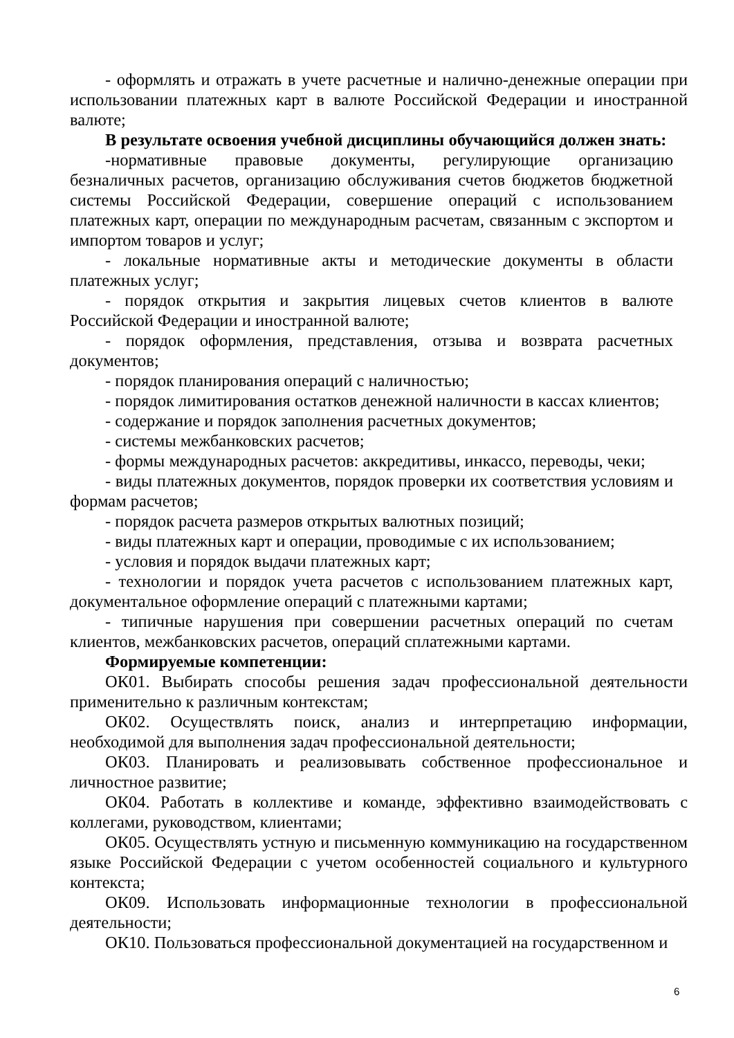- оформлять и отражать в учете расчетные и налично-денежные операции при использовании платежных карт в валюте Российской Федерации и иностранной валюте;
В результате освоения учебной дисциплины обучающийся должен знать:
-нормативные правовые документы, регулирующие организацию безналичных расчетов, организацию обслуживания счетов бюджетов бюджетной системы Российской Федерации, совершение операций с использованием платежных карт, операции по международным расчетам, связанным с экспортом и импортом товаров и услуг;
- локальные нормативные акты и методические документы в области платежных услуг;
- порядок открытия и закрытия лицевых счетов клиентов в валюте Российской Федерации и иностранной валюте;
- порядок оформления, представления, отзыва и возврата расчетных документов;
- порядок планирования операций с наличностью;
- порядок лимитирования остатков денежной наличности в кассах клиентов;
- содержание и порядок заполнения расчетных документов;
- системы межбанковских расчетов;
- формы международных расчетов: аккредитивы, инкассо, переводы, чеки;
- виды платежных документов, порядок проверки их соответствия условиям и формам расчетов;
- порядок расчета размеров открытых валютных позиций;
- виды платежных карт и операции, проводимые с их использованием;
- условия и порядок выдачи платежных карт;
- технологии и порядок учета расчетов с использованием платежных карт, документальное оформление операций с платежными картами;
- типичные нарушения при совершении расчетных операций по счетам клиентов, межбанковских расчетов, операций сплатежными картами.
Формируемые компетенции:
ОК01. Выбирать способы решения задач профессиональной деятельности применительно к различным контекстам;
ОК02. Осуществлять поиск, анализ и интерпретацию информации, необходимой для выполнения задач профессиональной деятельности;
ОК03. Планировать и реализовывать собственное профессиональное и личностное развитие;
ОК04. Работать в коллективе и команде, эффективно взаимодействовать с коллегами, руководством, клиентами;
ОК05. Осуществлять устную и письменную коммуникацию на государственном языке Российской Федерации с учетом особенностей социального и культурного контекста;
ОК09. Использовать информационные технологии в профессиональной деятельности;
ОК10. Пользоваться профессиональной документацией на государственном и
6